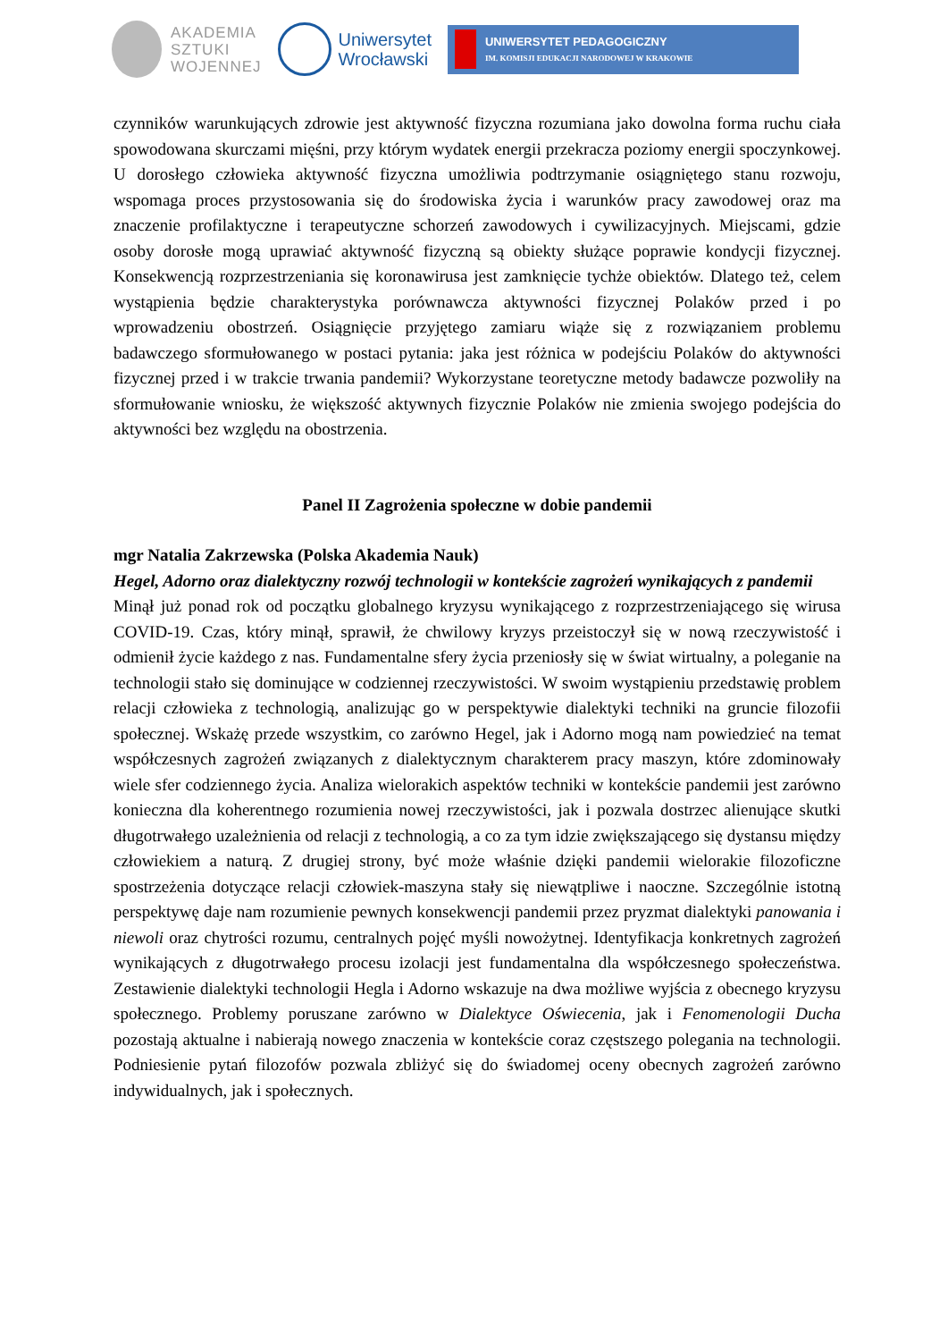AKADEMIA
SZTUKI
WOJENNEJ
Uniwersytet
Wrocławski
UNIWERSYTET PEDAGOGICZNY
IM. KOMISJI EDUKACJI NARODOWEJ W KRAKOWIE
czynników warunkujących zdrowie jest aktywność fizyczna rozumiana jako dowolna forma ruchu ciała spowodowana skurczami mięśni, przy którym wydatek energii przekracza poziomy energii spoczynkowej. U dorosłego człowieka aktywność fizyczna umożliwia podtrzymanie osiągniętego stanu rozwoju, wspomaga proces przystosowania się do środowiska życia i warunków pracy zawodowej oraz ma znaczenie profilaktyczne i terapeutyczne schorzeń zawodowych i cywilizacyjnych. Miejscami, gdzie osoby dorosłe mogą uprawiać aktywność fizyczną są obiekty służące poprawie kondycji fizycznej. Konsekwencją rozprzestrzeniania się koronawirusa jest zamknięcie tychże obiektów. Dlatego też, celem wystąpienia będzie charakterystyka porównawcza aktywności fizycznej Polaków przed i po wprowadzeniu obostrzeń. Osiągnięcie przyjętego zamiaru wiąże się z rozwiązaniem problemu badawczego sformułowanego w postaci pytania: jaka jest różnica w podejściu Polaków do aktywności fizycznej przed i w trakcie trwania pandemii? Wykorzystane teoretyczne metody badawcze pozwoliły na sformułowanie wniosku, że większość aktywnych fizycznie Polaków nie zmienia swojego podejścia do aktywności bez względu na obostrzenia.
Panel II Zagrożenia społeczne w dobie pandemii
mgr Natalia Zakrzewska (Polska Akademia Nauk)
Hegel, Adorno oraz dialektyczny rozwój technologii w kontekście zagrożeń wynikających z pandemii
Minął już ponad rok od początku globalnego kryzysu wynikającego z rozprzestrzeniającego się wirusa COVID-19. Czas, który minął, sprawił, że chwilowy kryzys przeistoczył się w nową rzeczywistość i odmienił życie każdego z nas. Fundamentalne sfery życia przeniosły się w świat wirtualny, a poleganie na technologii stało się dominujące w codziennej rzeczywistości. W swoim wystąpieniu przedstawię problem relacji człowieka z technologią, analizując go w perspektywie dialektyki techniki na gruncie filozofii społecznej. Wskażę przede wszystkim, co zarówno Hegel, jak i Adorno mogą nam powiedzieć na temat współczesnych zagrożeń związanych z dialektycznym charakterem pracy maszyn, które zdominowały wiele sfer codziennego życia. Analiza wielorakich aspektów techniki w kontekście pandemii jest zarówno konieczna dla koherentnego rozumienia nowej rzeczywistości, jak i pozwala dostrzec alienujące skutki długotrwałego uzależnienia od relacji z technologią, a co za tym idzie zwiększającego się dystansu między człowiekiem a naturą. Z drugiej strony, być może właśnie dzięki pandemii wielorakie filozoficzne spostrzeżenia dotyczące relacji człowiek-maszyna stały się niewątpliwe i naoczne. Szczególnie istotną perspektywę daje nam rozumienie pewnych konsekwencji pandemii przez pryzmat dialektyki panowania i niewoli oraz chytrości rozumu, centralnych pojęć myśli nowożytnej. Identyfikacja konkretnych zagrożeń wynikających z długotrwałego procesu izolacji jest fundamentalna dla współczesnego społeczeństwa. Zestawienie dialektyki technologii Hegla i Adorno wskazuje na dwa możliwe wyjścia z obecnego kryzysu społecznego. Problemy poruszane zarówno w Dialektyce Oświecenia, jak i Fenomenologii Ducha pozostają aktualne i nabierają nowego znaczenia w kontekście coraz częstszego polegania na technologii. Podniesienie pytań filozofów pozwala zbliżyć się do świadomej oceny obecnych zagrożeń zarówno indywidualnych, jak i społecznych.